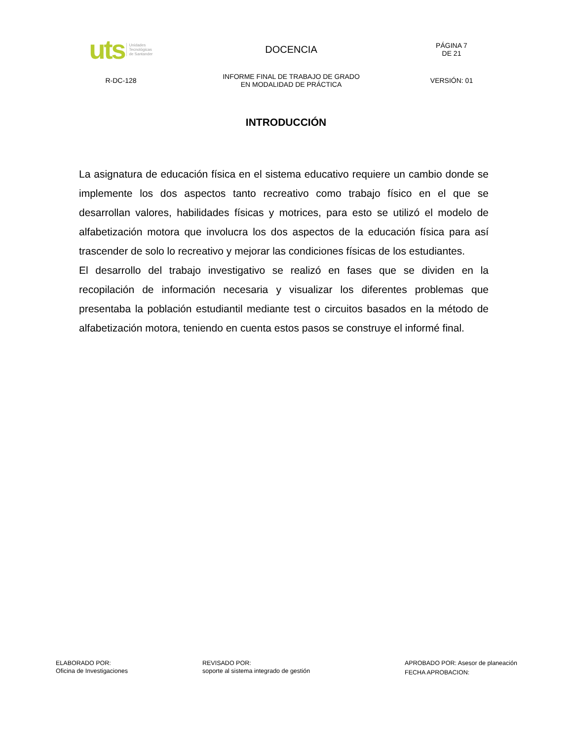uts Unidades
Tecnológicas
de Santander
DOCENCIA
PÁGINA 7
DE 21
R-DC-128
INFORME FINAL DE TRABAJO DE GRADO
EN MODALIDAD DE PRÁCTICA
VERSIÓN: 01
INTRODUCCIÓN
La asignatura de educación física en el sistema educativo requiere un cambio donde se implemente los dos aspectos tanto recreativo como trabajo físico en el que se desarrollan valores, habilidades físicas y motrices, para esto se utilizó el modelo de alfabetización motora que involucra los dos aspectos de la educación física para así trascender de solo lo recreativo y mejorar las condiciones físicas de los estudiantes.
El desarrollo del trabajo investigativo se realizó en fases que se dividen en la recopilación de información necesaria y visualizar los diferentes problemas que presentaba la población estudiantil mediante test o circuitos basados en la método de alfabetización motora, teniendo en cuenta estos pasos se construye el informé final.
ELABORADO POR:
Oficina de Investigaciones
REVISADO POR:
soporte al sistema integrado de gestión
APROBADO POR: Asesor de planeación
FECHA APROBACION: